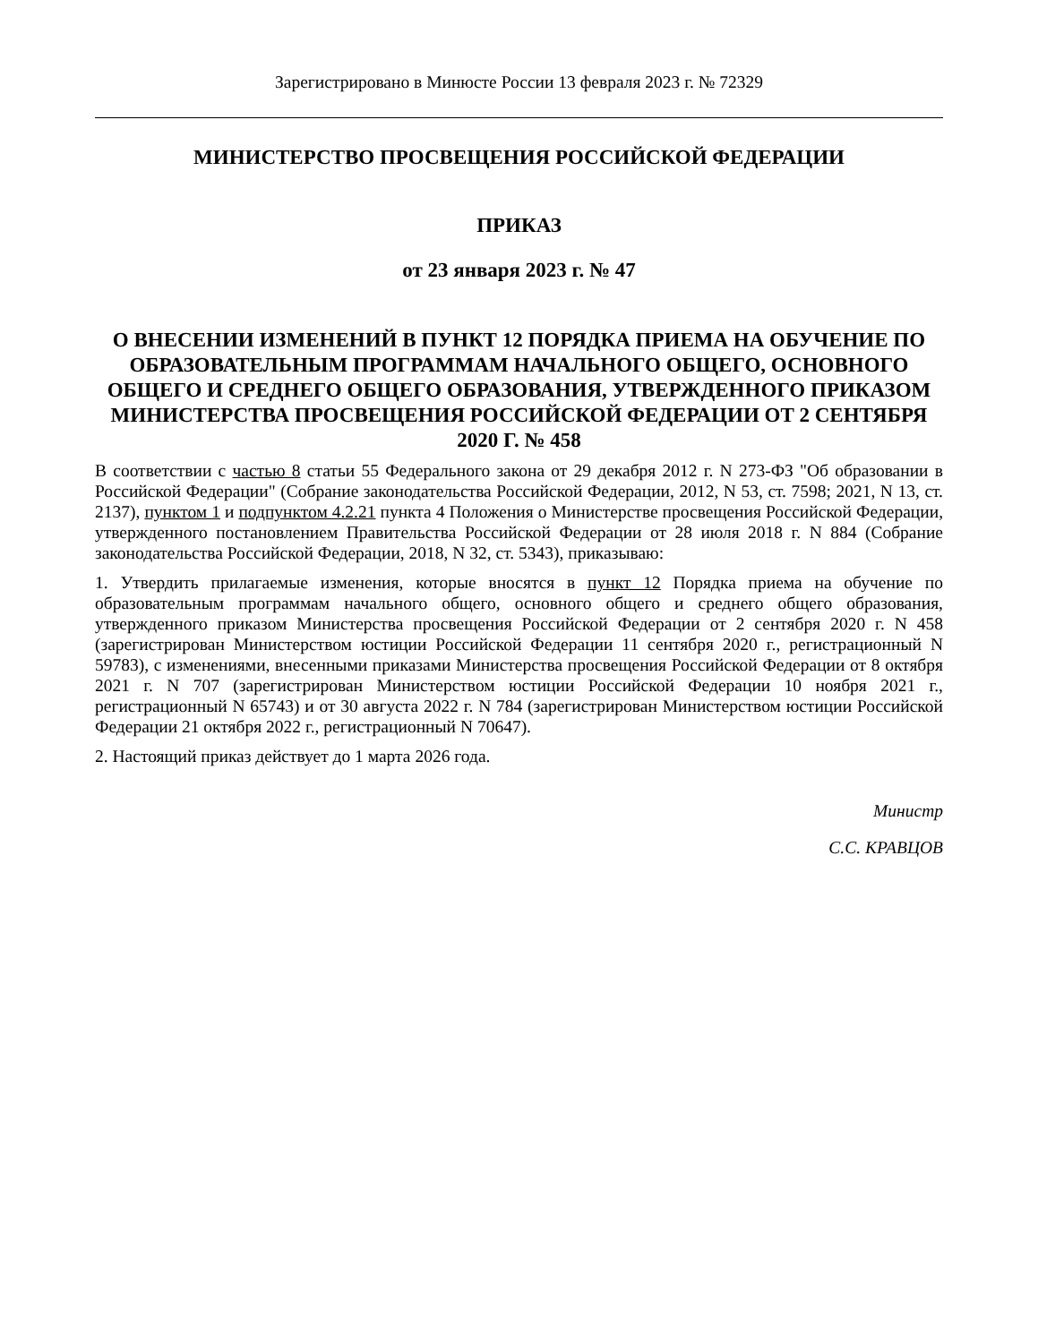Зарегистрировано в Минюсте России 13 февраля 2023 г. № 72329
МИНИСТЕРСТВО ПРОСВЕЩЕНИЯ РОССИЙСКОЙ ФЕДЕРАЦИИ
ПРИКАЗ
от 23 января 2023 г. № 47
О ВНЕСЕНИИ ИЗМЕНЕНИЙ В ПУНКТ 12 ПОРЯДКА ПРИЕМА НА ОБУЧЕНИЕ ПО ОБРАЗОВАТЕЛЬНЫМ ПРОГРАММАМ НАЧАЛЬНОГО ОБЩЕГО, ОСНОВНОГО ОБЩЕГО И СРЕДНЕГО ОБЩЕГО ОБРАЗОВАНИЯ, УТВЕРЖДЕННОГО ПРИКАЗОМ МИНИСТЕРСТВА ПРОСВЕЩЕНИЯ РОССИЙСКОЙ ФЕДЕРАЦИИ ОТ 2 СЕНТЯБРЯ 2020 Г. № 458
В соответствии с частью 8 статьи 55 Федерального закона от 29 декабря 2012 г. N 273-ФЗ "Об образовании в Российской Федерации" (Собрание законодательства Российской Федерации, 2012, N 53, ст. 7598; 2021, N 13, ст. 2137), пунктом 1 и подпунктом 4.2.21 пункта 4 Положения о Министерстве просвещения Российской Федерации, утвержденного постановлением Правительства Российской Федерации от 28 июля 2018 г. N 884 (Собрание законодательства Российской Федерации, 2018, N 32, ст. 5343), приказываю:
1. Утвердить прилагаемые изменения, которые вносятся в пункт 12 Порядка приема на обучение по образовательным программам начального общего, основного общего и среднего общего образования, утвержденного приказом Министерства просвещения Российской Федерации от 2 сентября 2020 г. N 458 (зарегистрирован Министерством юстиции Российской Федерации 11 сентября 2020 г., регистрационный N 59783), с изменениями, внесенными приказами Министерства просвещения Российской Федерации от 8 октября 2021 г. N 707 (зарегистрирован Министерством юстиции Российской Федерации 10 ноября 2021 г., регистрационный N 65743) и от 30 августа 2022 г. N 784 (зарегистрирован Министерством юстиции Российской Федерации 21 октября 2022 г., регистрационный N 70647).
2. Настоящий приказ действует до 1 марта 2026 года.
Министр
С.С. КРАВЦОВ